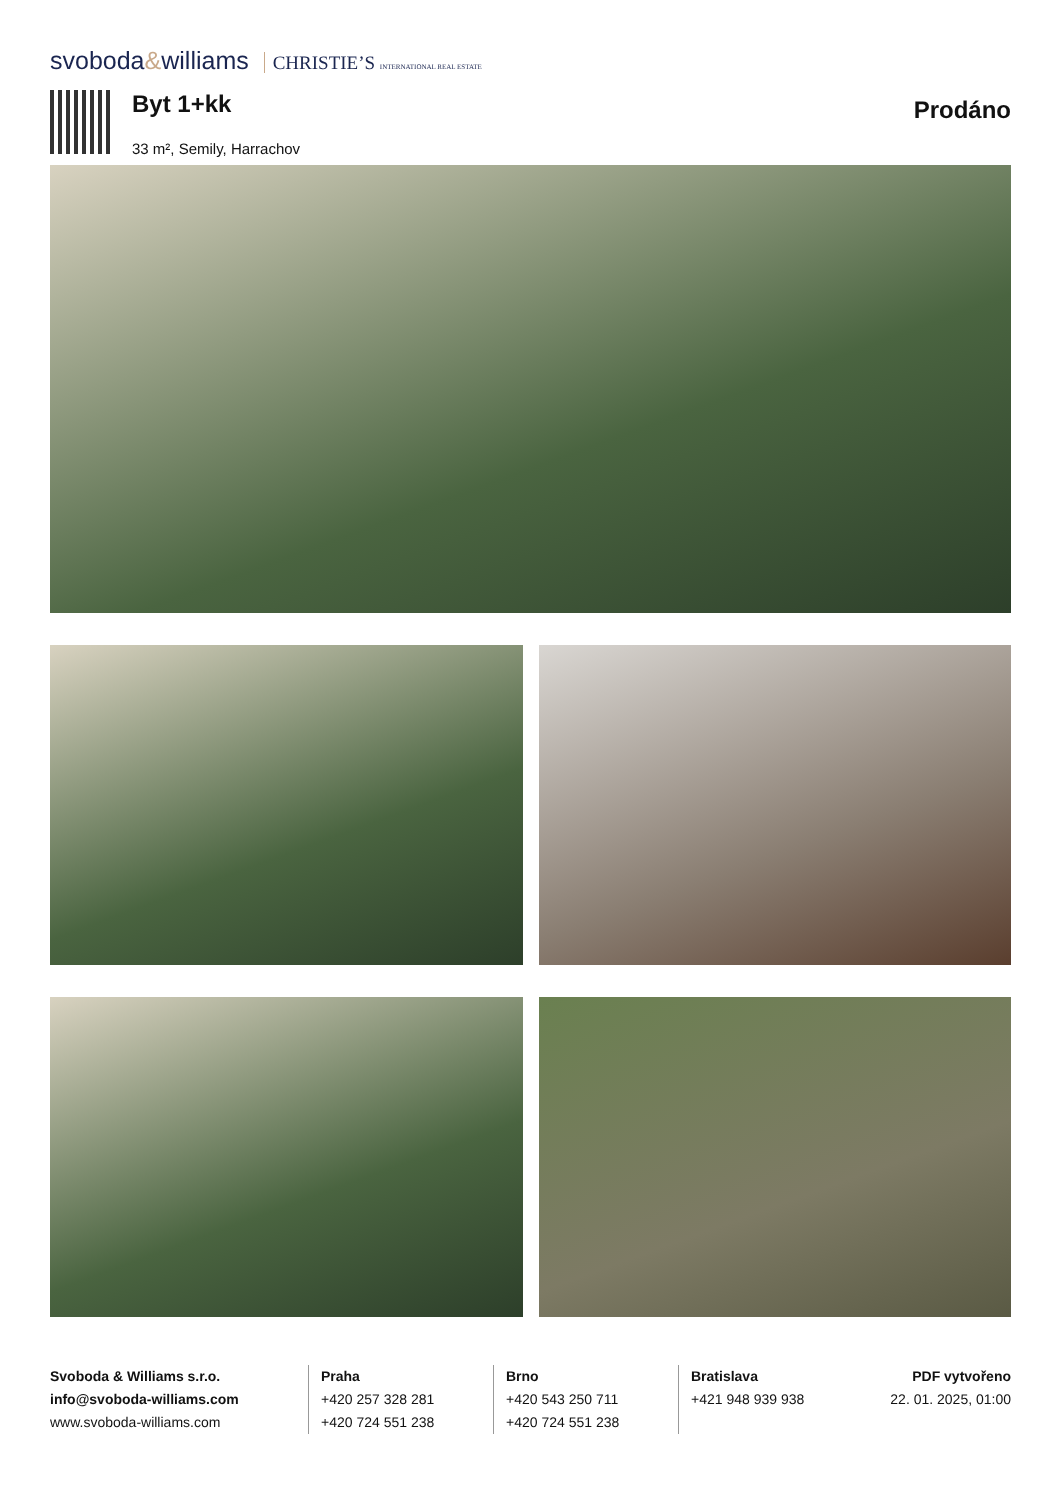svoboda&williams CHRISTIE’S INTERNATIONAL REAL ESTATE
Byt 1+kk
33 m², Semily, Harrachov
Prodáno
Svoboda & Williams s.r.o.
info@svoboda-williams.com
www.svoboda-williams.com
Praha
+420 257 328 281
+420 724 551 238
Brno
+420 543 250 711
+420 724 551 238
Bratislava
+421 948 939 938
PDF vytvořeno
22. 01. 2025, 01:00